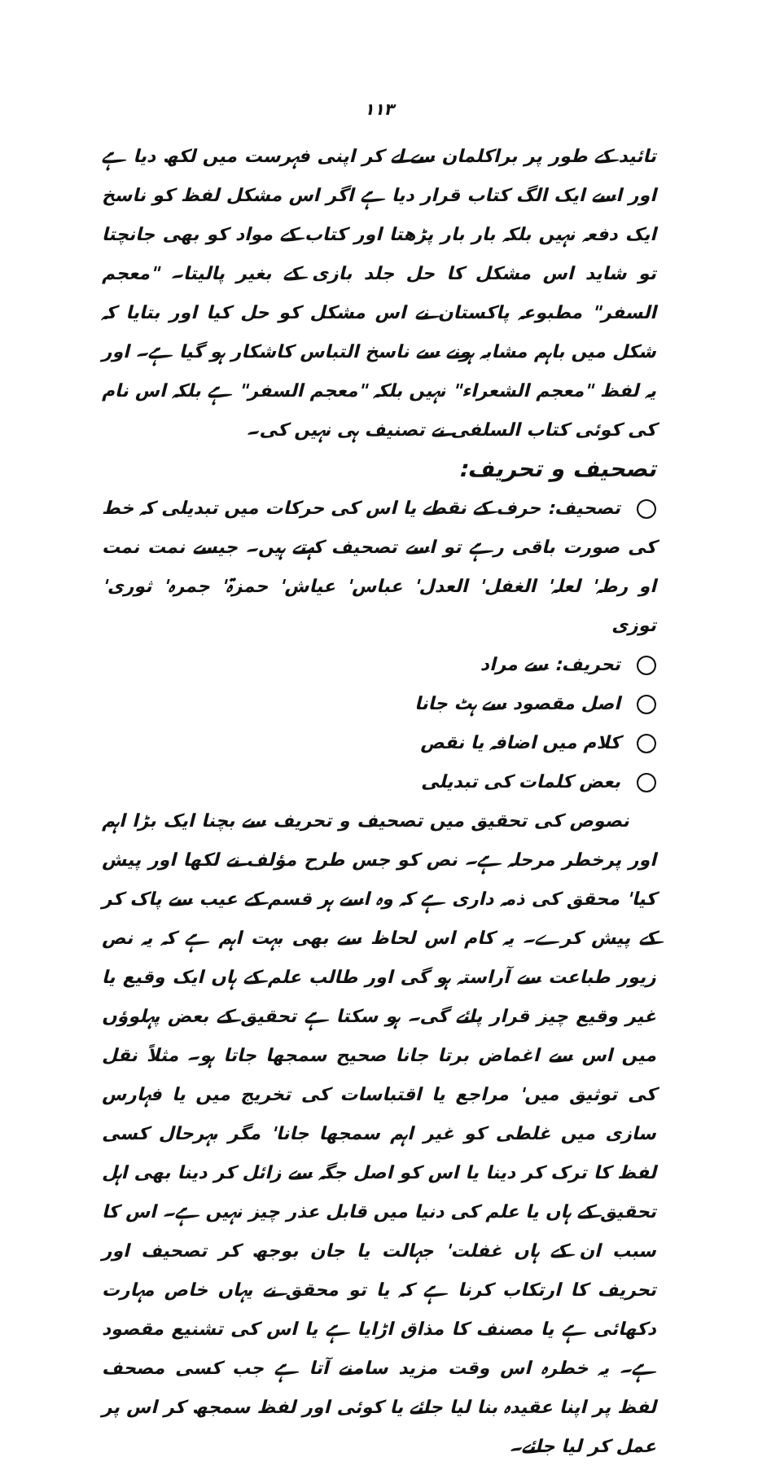۱۱۳
تائید کے طور پر براکلمان سے لے کر اپنی فہرست میں لکھ دیا ہے اور اسے ایک الگ کتاب قرار دیا ہے اگر اس مشکل لفظ کو ناسخ ایک دفعہ نہیں بلکہ بار بار پڑھتا اور کتاب کے مواد کو بھی جانچتا تو شاید اس مشکل کا حل جلد بازی کے بغیر پالیتا۔ "معجم السفر" مطبوعہ پاکستان نے اس مشکل کو حل کیا اور بتایا کہ شکل میں باہم مشابہ ہونے سے ناسخ التباس کاشکار ہو گیا ہے۔ اور یہ لفظ "معجم الشعراء" نہیں بلکہ "معجم السفر" ہے بلکہ اس نام کی کوئی کتاب السلفی نے تصنیف ہی نہیں کی۔
تصحیف و تحریف:
تصحیف: حرف کے نقطے یا اس کی حرکات میں تبدیلی کہ خط کی صورت باقی رہے تو اسے تصحیف کہتے ہیں۔ جیسے نمت نمت او رطہ' لعلہ' الغفل' العدل' عباس' عیاش' حمزۃ' جمرہ' ثوری' توزی
تحریف: سے مراد
اصل مقصود سے ہٹ جانا
کلام میں اضافہ یا نقص
بعض کلمات کی تبدیلی
نصوص کی تحقیق میں تصحیف و تحریف سے بچنا ایک بڑا اہم اور پرخطر مرحلہ ہے۔ نص کو جس طرح مؤلف نے لکھا اور پیش کیا' محقق کی ذمہ داری ہے کہ وہ اسے ہر قسم کے عیب سے پاک کر کے پیش کرے۔ یہ کام اس لحاظ سے بھی بہت اہم ہے کہ یہ نص زیور طباعت سے آراستہ ہو گی اور طالب علم کے ہاں ایک وقیع یا غیر وقیع چیز قرار پائے گی۔ ہو سکتا ہے تحقیق کے بعض پہلوؤں میں اس سے اغماض برتا جانا صحیح سمجھا جاتا ہو۔ مثلاً نقل کی توثیق میں' مراجع یا اقتباسات کی تخریج میں یا فہارس سازی میں غلطی کو غیر اہم سمجھا جانا' مگر بہرحال کسی لفظ کا ترک کر دینا یا اس کو اصل جگہ سے زائل کر دینا بھی اہل تحقیق کے ہاں یا علم کی دنیا میں قابل عذر چیز نہیں ہے۔ اس کا سبب ان کے ہاں غفلت' جہالت یا جان بوجھ کر تصحیف اور تحریف کا ارتکاب کرنا ہے کہ یا تو محقق نے یہاں خاص مہارت دکھائی ہے یا مصنف کا مذاق اڑایا ہے یا اس کی تشنیع مقصود ہے۔ یہ خطرہ اس وقت مزید سامنے آتا ہے جب کسی مصحف لفظ پر اپنا عقیدہ بنا لیا جائے یا کوئی اور لفظ سمجھ کر اس پر عمل کر لیا جائے۔